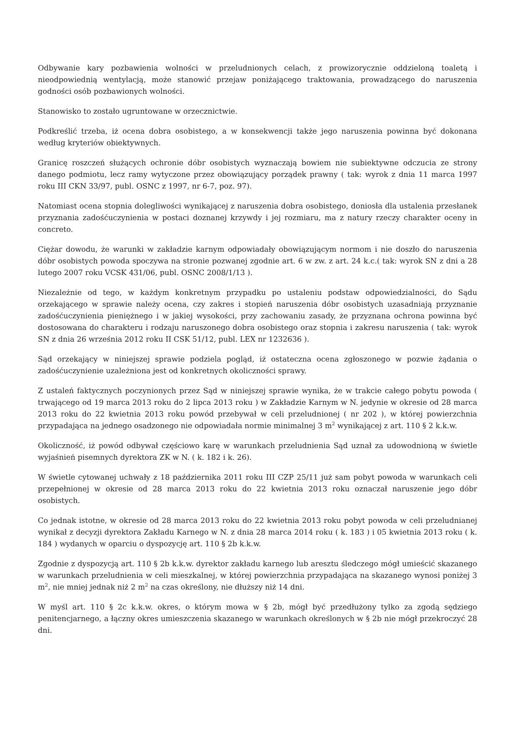Odbywanie kary pozbawienia wolności w przeludnionych celach, z prowizorycznie oddzieloną toaletą i nieodpowiednią wentylacją, może stanowić przejaw poniżającego traktowania, prowadzącego do naruszenia godności osób pozbawionych wolności.
Stanowisko to zostało ugruntowane w orzecznictwie.
Podkreślić trzeba, iż ocena dobra osobistego, a w konsekwencji także jego naruszenia powinna być dokonana według kryteriów obiektywnych.
Granicę roszczeń służących ochronie dóbr osobistych wyznaczają bowiem nie subiektywne odczucia ze strony danego podmiotu, lecz ramy wytyczone przez obowiązujący porządek prawny ( tak: wyrok z dnia 11 marca 1997 roku III CKN 33/97, publ. OSNC z 1997, nr 6-7, poz. 97).
Natomiast ocena stopnia dolegliwości wynikającej z naruszenia dobra osobistego, doniosła dla ustalenia przesłanek przyznania zadośćuczynienia w postaci doznanej krzywdy i jej rozmiaru, ma z natury rzeczy charakter oceny in concreto.
Ciężar dowodu, że warunki w zakładzie karnym odpowiadały obowiązującym normom i nie doszło do naruszenia dóbr osobistych powoda spoczywa na stronie pozwanej zgodnie art. 6 w zw. z art. 24 k.c.( tak: wyrok SN z dni a 28 lutego 2007 roku VCSK 431/06, publ. OSNC 2008/1/13 ).
Niezależnie od tego, w każdym konkretnym przypadku po ustaleniu podstaw odpowiedzialności, do Sądu orzekającego w sprawie należy ocena, czy zakres i stopień naruszenia dóbr osobistych uzasadniają przyznanie zadośćuczynienia pieniężnego i w jakiej wysokości, przy zachowaniu zasady, że przyznana ochrona powinna być dostosowana do charakteru i rodzaju naruszonego dobra osobistego oraz stopnia i zakresu naruszenia ( tak: wyrok SN z dnia 26 września 2012 roku II CSK 51/12, publ. LEX nr 1232636 ).
Sąd orzekający w niniejszej sprawie podziela pogląd, iż ostateczna ocena zgłoszonego w pozwie żądania o zadośćuczynienie uzależniona jest od konkretnych okoliczności sprawy.
Z ustaleń faktycznych poczynionych przez Sąd w niniejszej sprawie wynika, że w trakcie całego pobytu powoda ( trwającego od 19 marca 2013 roku do 2 lipca 2013 roku ) w Zakładzie Karnym w N. jedynie w okresie od 28 marca 2013 roku do 22 kwietnia 2013 roku powód przebywał w celi przeludnionej ( nr 202 ), w której powierzchnia przypadająca na jednego osadzonego nie odpowiadała normie minimalnej 3 m<sup>2</sup> wynikającej z art. 110 § 2 k.k.w.
Okoliczność, iż powód odbywał częściowo karę w warunkach przeludnienia Sąd uznał za udowodnioną w świetle wyjaśnień pisemnych dyrektora ZK w N. ( k. 182 i k. 26).
W świetle cytowanej uchwały z 18 października 2011 roku III CZP 25/11 już sam pobyt powoda w warunkach celi przepełnionej w okresie od 28 marca 2013 roku do 22 kwietnia 2013 roku oznaczał naruszenie jego dóbr osobistych.
Co jednak istotne, w okresie od 28 marca 2013 roku do 22 kwietnia 2013 roku pobyt powoda w celi przeludnianej wynikał z decyzji dyrektora Zakładu Karnego w N. z dnia 28 marca 2014 roku ( k. 183 ) i 05 kwietnia 2013 roku ( k. 184 ) wydanych w oparciu o dyspozycję art. 110 § 2b k.k.w.
Zgodnie z dyspozycją art. 110 § 2b k.k.w. dyrektor zakładu karnego lub aresztu śledczego mógł umieścić skazanego w warunkach przeludnienia w celi mieszkalnej, w której powierzchnia przypadająca na skazanego wynosi poniżej 3 m<sup>2</sup>, nie mniej jednak niż 2 m<sup>2</sup> na czas określony, nie dłuższy niż 14 dni.
W myśl art. 110 § 2c k.k.w. okres, o którym mowa w § 2b, mógł być przedłużony tylko za zgodą sędziego penitencjarnego, a łączny okres umieszczenia skazanego w warunkach określonych w § 2b nie mógł przekroczyć 28 dni.